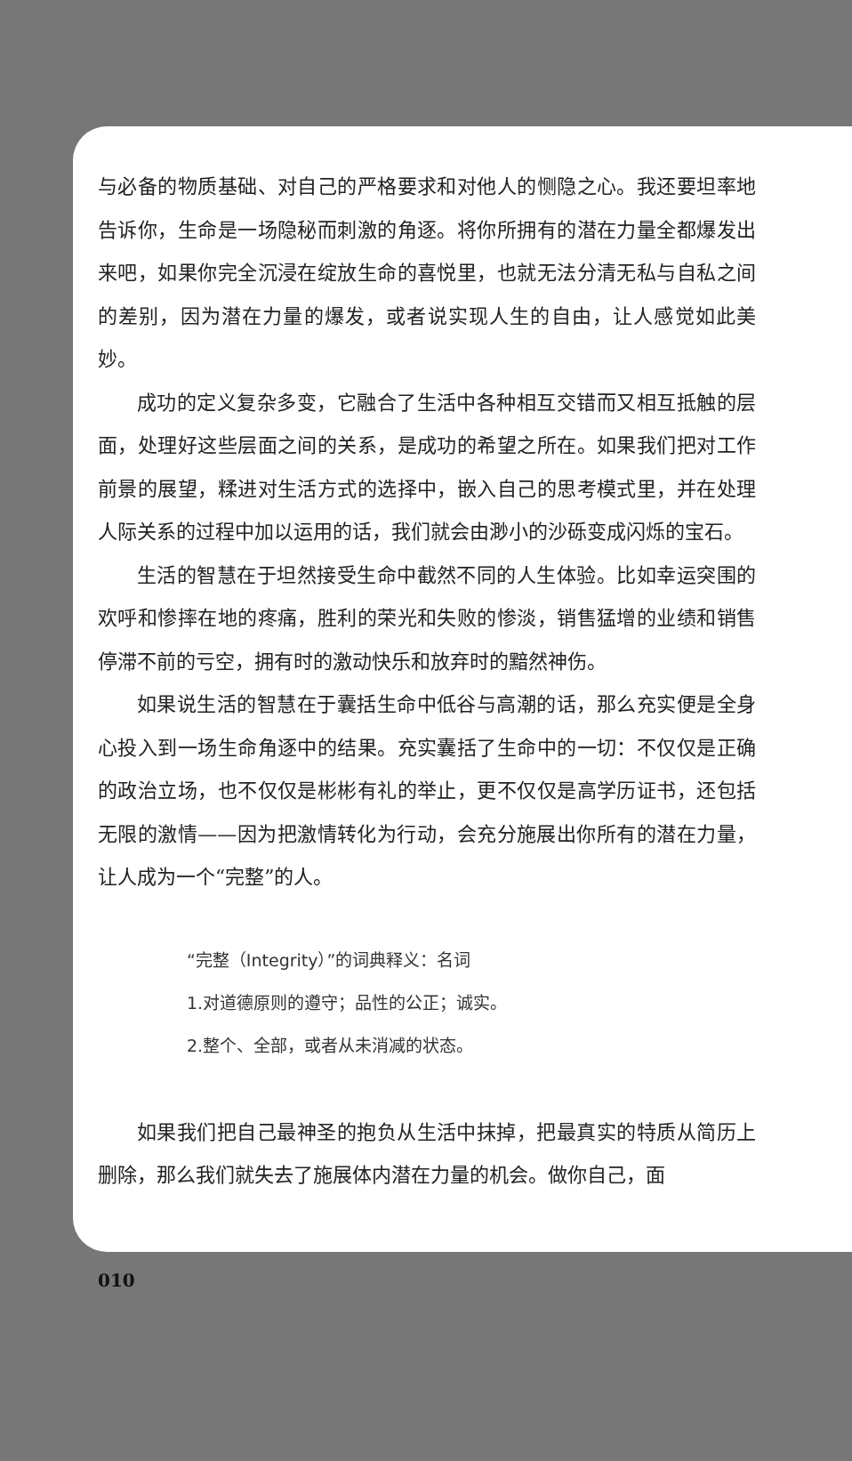与必备的物质基础、对自己的严格要求和对他人的恻隐之心。我还要坦率地告诉你，生命是一场隐秘而刺激的角逐。将你所拥有的潜在力量全都爆发出来吧，如果你完全沉浸在绽放生命的喜悦里，也就无法分清无私与自私之间的差别，因为潜在力量的爆发，或者说实现人生的自由，让人感觉如此美妙。
成功的定义复杂多变，它融合了生活中各种相互交错而又相互抵触的层面，处理好这些层面之间的关系，是成功的希望之所在。如果我们把对工作前景的展望，糅进对生活方式的选择中，嵌入自己的思考模式里，并在处理人际关系的过程中加以运用的话，我们就会由渺小的沙砾变成闪烁的宝石。
生活的智慧在于坦然接受生命中截然不同的人生体验。比如幸运突围的欢呼和惨摔在地的疼痛，胜利的荣光和失败的惨淡，销售猛增的业绩和销售停滞不前的亏空，拥有时的激动快乐和放弃时的黯然神伤。
如果说生活的智慧在于囊括生命中低谷与高潮的话，那么充实便是全身心投入到一场生命角逐中的结果。充实囊括了生命中的一切：不仅仅是正确的政治立场，也不仅仅是彬彬有礼的举止，更不仅仅是高学历证书，还包括无限的激情——因为把激情转化为行动，会充分施展出你所有的潜在力量，让人成为一个“完整”的人。
“完整（Integrity）”的词典释义：名词
1.对道德原则的遵守；品性的公正；诚实。
2.整个、全部，或者从未消减的状态。
如果我们把自己最神圣的抱负从生活中抹掉，把最真实的特质从简历上删除，那么我们就失去了施展体内潜在力量的机会。做你自己，面
010